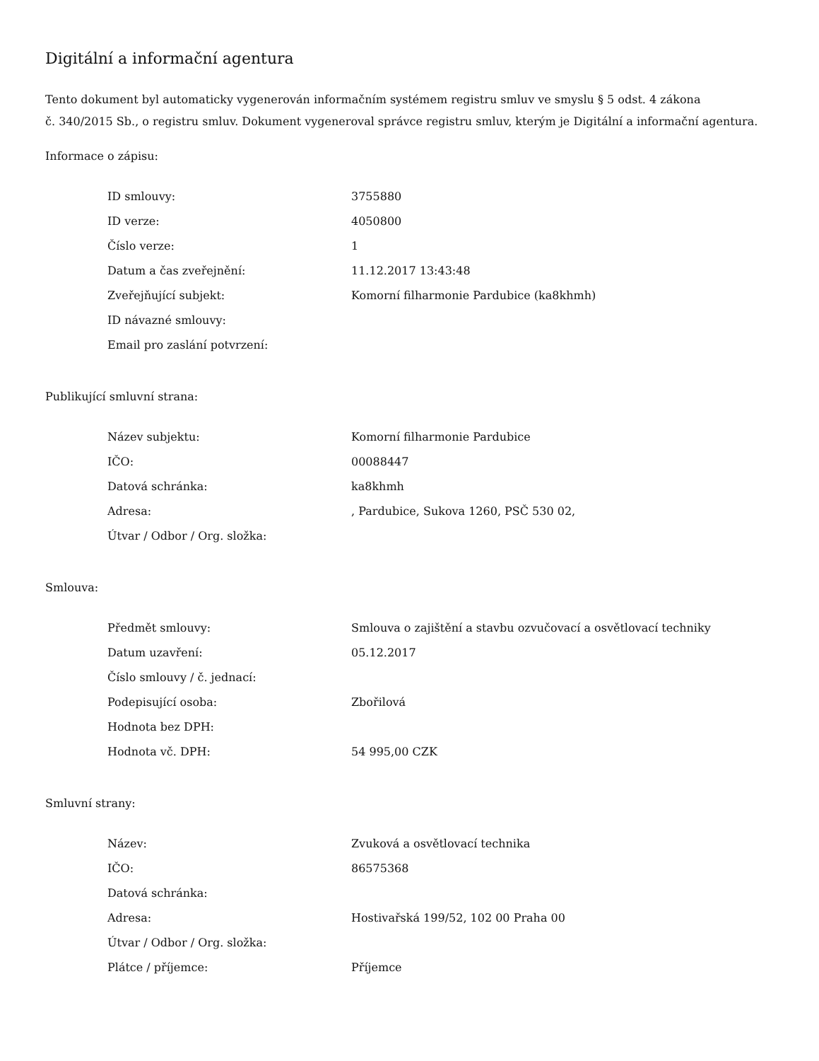Digitální a informační agentura
Tento dokument byl automaticky vygenerován informačním systémem registru smluv ve smyslu § 5 odst. 4 zákona
č. 340/2015 Sb., o registru smluv. Dokument vygeneroval správce registru smluv, kterým je Digitální a informační agentura.
Informace o zápisu:
| ID smlouvy: | 3755880 |
| ID verze: | 4050800 |
| Číslo verze: | 1 |
| Datum a čas zveřejnění: | 11.12.2017 13:43:48 |
| Zveřejňující subjekt: | Komorní filharmonie Pardubice (ka8khmh) |
| ID návazné smlouvy: | |
| Email pro zaslání potvrzení: | |
Publikující smluvní strana:
| Název subjektu: | Komorní filharmonie Pardubice |
| IČO: | 00088447 |
| Datová schránka: | ka8khmh |
| Adresa: | , Pardubice, Sukova 1260, PSČ 530 02, |
| Útvar / Odbor / Org. složka: | |
Smlouva:
| Předmět smlouvy: | Smlouva o zajištění a stavbu ozvučovací a osvětlovací techniky |
| Datum uzavření: | 05.12.2017 |
| Číslo smlouvy / č. jednací: | |
| Podepisující osoba: | Zbořilová |
| Hodnota bez DPH: | |
| Hodnota vč. DPH: | 54 995,00 CZK |
Smluvní strany:
| Název: | Zvuková a osvětlovací technika |
| IČO: | 86575368 |
| Datová schránka: | |
| Adresa: | Hostivařská 199/52, 102 00 Praha 00 |
| Útvar / Odbor / Org. složka: | |
| Plátce / příjemce: | Příjemce |